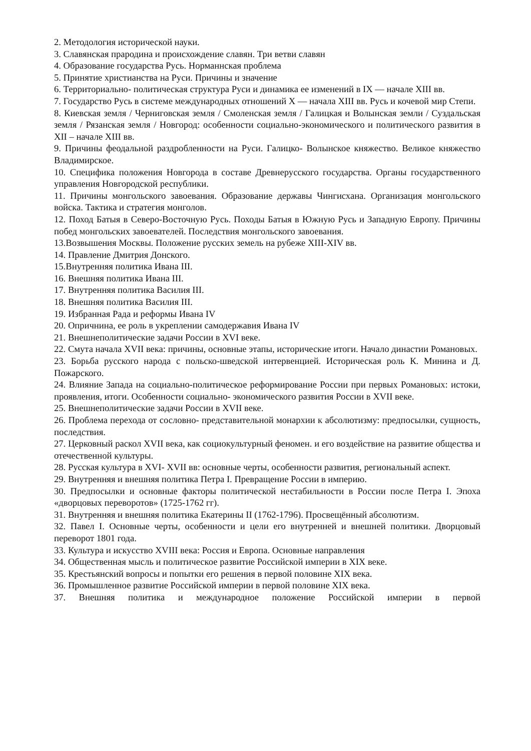2. Методология исторической науки.
3. Славянская прародина и происхождение славян. Три ветви славян
4. Образование государства Русь. Норманнская проблема
5. Принятие христианства на Руси. Причины и значение
6. Территориально- политическая структура Руси и динамика ее изменений в IX — начале XIII вв.
7. Государство Русь в системе международных отношений X — начала XIII вв. Русь и кочевой мир Степи.
8. Киевская земля / Черниговская земля / Смоленская земля / Галицкая и Волынская земли / Суздальская земля / Рязанская земля / Новгород: особенности социально-экономического и политического развития в XII – начале XIII вв.
9. Причины феодальной раздробленности на Руси. Галицко- Волынское княжество. Великое княжество Владимирское.
10. Специфика положения Новгорода в составе Древнерусского государства. Органы государственного управления Новгородской республики.
11. Причины монгольского завоевания. Образование державы Чингисхана. Организация монгольского войска. Тактика и стратегия монголов.
12. Поход Батыя в Северо-Восточную Русь. Походы Батыя в Южную Русь и Западную Европу. Причины побед монгольских завоевателей. Последствия монгольского завоевания.
13.Возвышения Москвы. Положение русских земель на рубеже XIII-XIV вв.
14. Правление Дмитрия Донского.
15.Внутренняя политика Ивана III.
16. Внешняя политика Ивана III.
17. Внутренняя политика Василия III.
18. Внешняя политика Василия III.
19. Избранная Рада и реформы Ивана IV
20. Опричнина, ее роль в укреплении самодержавия Ивана IV
21. Внешнеполитические задачи России в XVI веке.
22. Смута начала XVII века: причины, основные этапы, исторические итоги. Начало династии Романовых.
23. Борьба русского народа с польско-шведской интервенцией. Историческая роль К. Минина и Д. Пожарского.
24. Влияние Запада на социально-политическое реформирование России при первых Романовых: истоки, проявления, итоги. Особенности социально- экономического развития России в XVII веке.
25. Внешнеполитические задачи России в XVII веке.
26. Проблема перехода от сословно- представительной монархии к абсолютизму: предпосылки, сущность, последствия.
27. Церковный раскол XVII века, как социокультурный феномен. и его воздействие на развитие общества и отечественной культуры.
28. Русская культура в XVI- XVII вв: основные черты, особенности развития, региональный аспект.
29. Внутренняя и внешняя политика Петра I. Превращение России в империю.
30. Предпосылки и основные факторы политической нестабильности в России после Петра I. Эпоха «дворцовых переворотов» (1725-1762 гг).
31. Внутренняя и внешняя политика Екатерины II (1762-1796). Просвещённый абсолютизм.
32. Павел I. Основные черты, особенности и цели его внутренней и внешней политики. Дворцовый переворот 1801 года.
33. Культура и искусство XVIII века: Россия и Европа. Основные направления
34. Общественная мысль и политическое развитие Российской империи в XIX веке.
35. Крестьянский вопросы и попытки его решения в первой половине XIX века.
36. Промышленное развитие Российской империи в первой половине XIX века.
37. Внешняя политика и международное положение Российской империи в первой